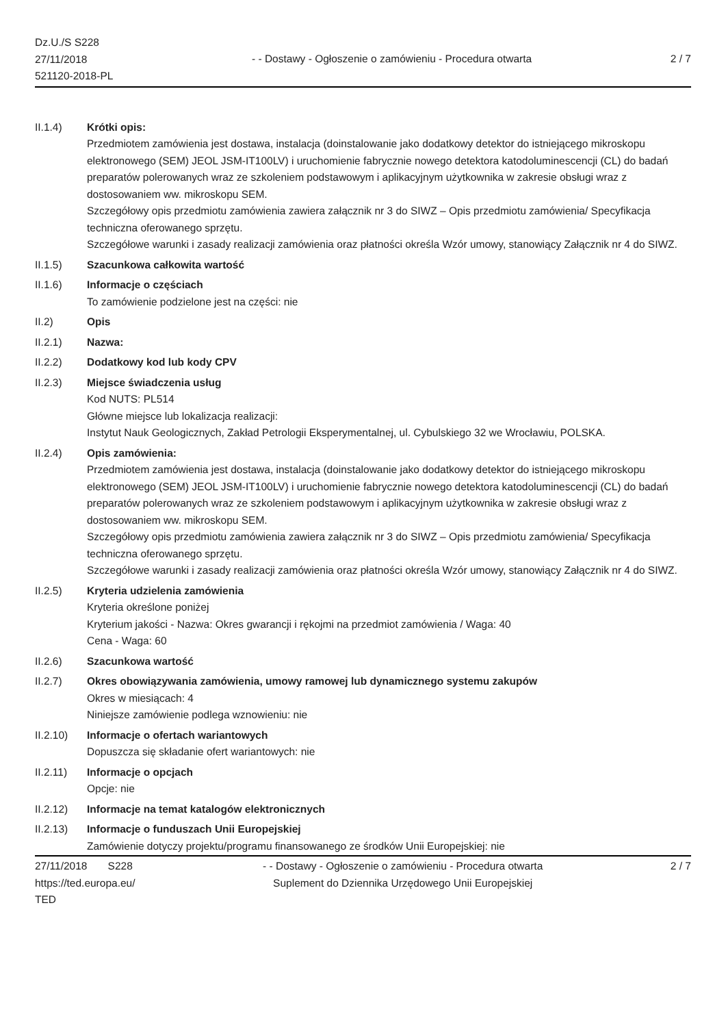Dz.U./S S228
27/11/2018
521120-2018-PL
- - Dostawy - Ogłoszenie o zamówieniu - Procedura otwarta
2 / 7
II.1.4) Krótki opis:
Przedmiotem zamówienia jest dostawa, instalacja (doinstalowanie jako dodatkowy detektor do istniejącego mikroskopu elektronowego (SEM) JEOL JSM-IT100LV) i uruchomienie fabrycznie nowego detektora katodoluminescencji (CL) do badań preparatów polerowanych wraz ze szkoleniem podstawowym i aplikacyjnym użytkownika w zakresie obsługi wraz z dostosowaniem ww. mikroskopu SEM.
Szczegółowy opis przedmiotu zamówienia zawiera załącznik nr 3 do SIWZ – Opis przedmiotu zamówienia/ Specyfikacja techniczna oferowanego sprzętu.
Szczegółowe warunki i zasady realizacji zamówienia oraz płatności określa Wzór umowy, stanowiący Załącznik nr 4 do SIWZ.
II.1.5) Szacunkowa całkowita wartość
II.1.6) Informacje o częściach
To zamówienie podzielone jest na części: nie
II.2) Opis
II.2.1) Nazwa:
II.2.2) Dodatkowy kod lub kody CPV
II.2.3) Miejsce świadczenia usług
Kod NUTS: PL514
Główne miejsce lub lokalizacja realizacji:
Instytut Nauk Geologicznych, Zakład Petrologii Eksperymentalnej, ul. Cybulskiego 32 we Wrocławiu, POLSKA.
II.2.4) Opis zamówienia:
Przedmiotem zamówienia jest dostawa, instalacja (doinstalowanie jako dodatkowy detektor do istniejącego mikroskopu elektronowego (SEM) JEOL JSM-IT100LV) i uruchomienie fabrycznie nowego detektora katodoluminescencji (CL) do badań preparatów polerowanych wraz ze szkoleniem podstawowym i aplikacyjnym użytkownika w zakresie obsługi wraz z dostosowaniem ww. mikroskopu SEM.
Szczegółowy opis przedmiotu zamówienia zawiera załącznik nr 3 do SIWZ – Opis przedmiotu zamówienia/ Specyfikacja techniczna oferowanego sprzętu.
Szczegółowe warunki i zasady realizacji zamówienia oraz płatności określa Wzór umowy, stanowiący Załącznik nr 4 do SIWZ.
II.2.5) Kryteria udzielenia zamówienia
Kryteria określone poniżej
Kryterium jakości - Nazwa: Okres gwarancji i rękojmi na przedmiot zamówienia / Waga: 40
Cena - Waga: 60
II.2.6) Szacunkowa wartość
II.2.7) Okres obowiązywania zamówienia, umowy ramowej lub dynamicznego systemu zakupów
Okres w miesiącach: 4
Niniejsze zamówienie podlega wznowieniu: nie
II.2.10) Informacje o ofertach wariantowych
Dopuszcza się składanie ofert wariantowych: nie
II.2.11) Informacje o opcjach
Opcje: nie
II.2.12) Informacje na temat katalogów elektronicznych
II.2.13) Informacje o funduszach Unii Europejskiej
Zamówienie dotyczy projektu/programu finansowanego ze środków Unii Europejskiej: nie
27/11/2018 S228
https://ted.europa.eu/
TED
- - Dostawy - Ogłoszenie o zamówieniu - Procedura otwarta
Suplement do Dziennika Urzędowego Unii Europejskiej
2 / 7